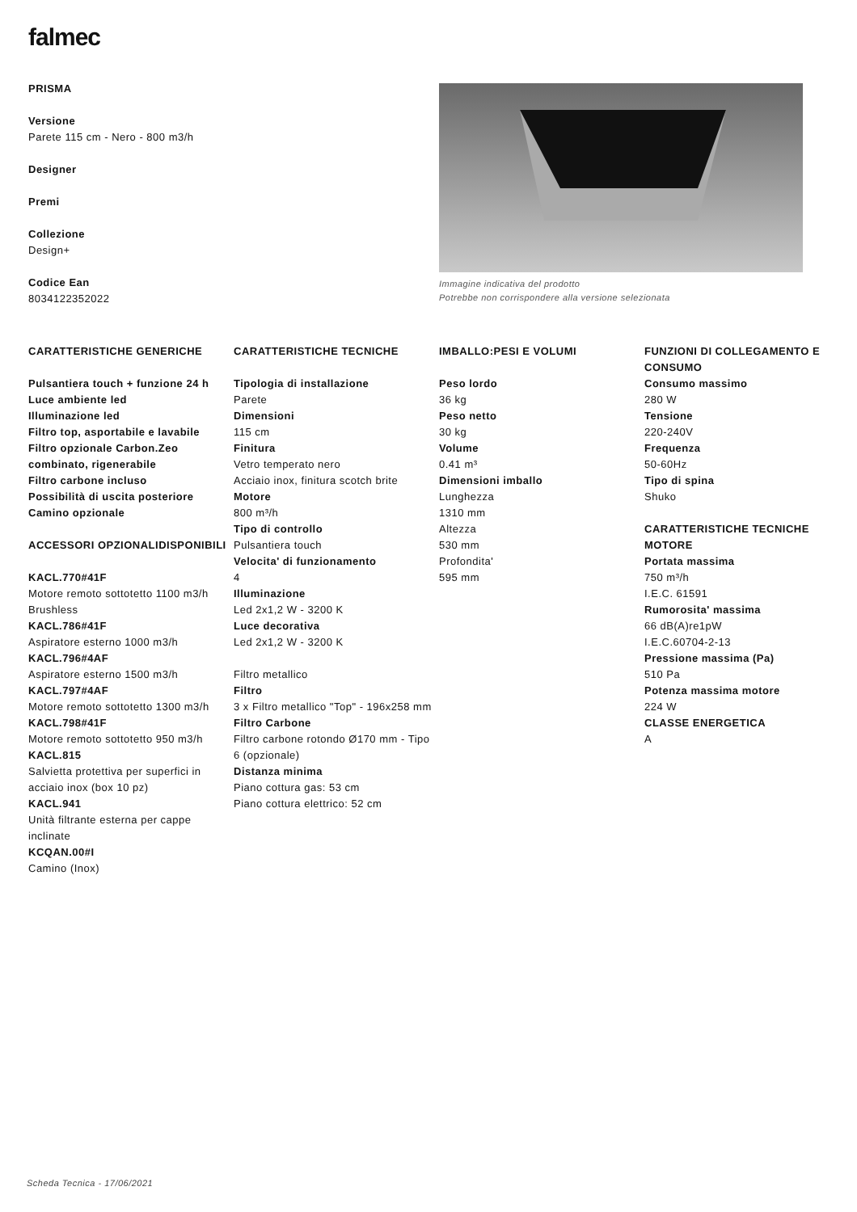falmec
PRISMA
Versione
Parete 115 cm - Nero - 800 m3/h
Designer
Premi
Collezione
Design+
Codice Ean
8034122352022
Immagine indicativa del prodotto
Potrebbe non corrispondere alla versione selezionata
CARATTERISTICHE GENERICHE
Pulsantiera touch + funzione 24 h
Luce ambiente led
Illuminazione led
Filtro top, asportabile e lavabile
Filtro opzionale Carbon.Zeo combinato, rigenerabile
Filtro carbone incluso
Possibilità di uscita posteriore
Camino opzionale
ACCESSORI OPZIONALIDISPONIBILI
KACL.770#41F
Motore remoto sottotetto 1100 m3/h Brushless
KACL.786#41F
Aspiratore esterno 1000 m3/h
KACL.796#4AF
Aspiratore esterno 1500 m3/h
KACL.797#4AF
Motore remoto sottotetto 1300 m3/h
KACL.798#41F
Motore remoto sottotetto 950 m3/h
KACL.815
Salvietta protettiva per superfici in acciaio inox (box 10 pz)
KACL.941
Unità filtrante esterna per cappe inclinate
KCQAN.00#I
Camino (Inox)
CARATTERISTICHE TECNICHE
Tipologia di installazione
Parete
Dimensioni
115 cm
Finitura
Vetro temperato nero
Acciaio inox, finitura scotch brite
Motore
800 m³/h
Tipo di controllo
Pulsantiera touch
Velocita' di funzionamento
4
Illuminazione
Led 2x1,2 W - 3200 K
Luce decorativa
Led 2x1,2 W - 3200 K
Filtro metallico
Filtro
3 x Filtro metallico "Top" - 196x258 mm
Filtro Carbone
Filtro carbone rotondo Ø170 mm - Tipo 6 (opzionale)
Distanza minima
Piano cottura gas: 53 cm
Piano cottura elettrico: 52 cm
IMBALLO:PESI E VOLUMI
Peso lordo
36 kg
Peso netto
30 kg
Volume
0.41 m³
Dimensioni imballo
Lunghezza
1310 mm
Altezza
530 mm
Profondita'
595 mm
FUNZIONI DI COLLEGAMENTO E CONSUMO
Consumo massimo
280 W
Tensione
220-240V
Frequenza
50-60Hz
Tipo di spina
Shuko
CARATTERISTICHE TECNICHE MOTORE
Portata massima
750 m³/h
I.E.C. 61591
Rumorosita' massima
66 dB(A)re1pW
I.E.C.60704-2-13
Pressione massima (Pa)
510 Pa
Potenza massima motore
224 W
CLASSE ENERGETICA
A
Scheda Tecnica - 17/06/2021